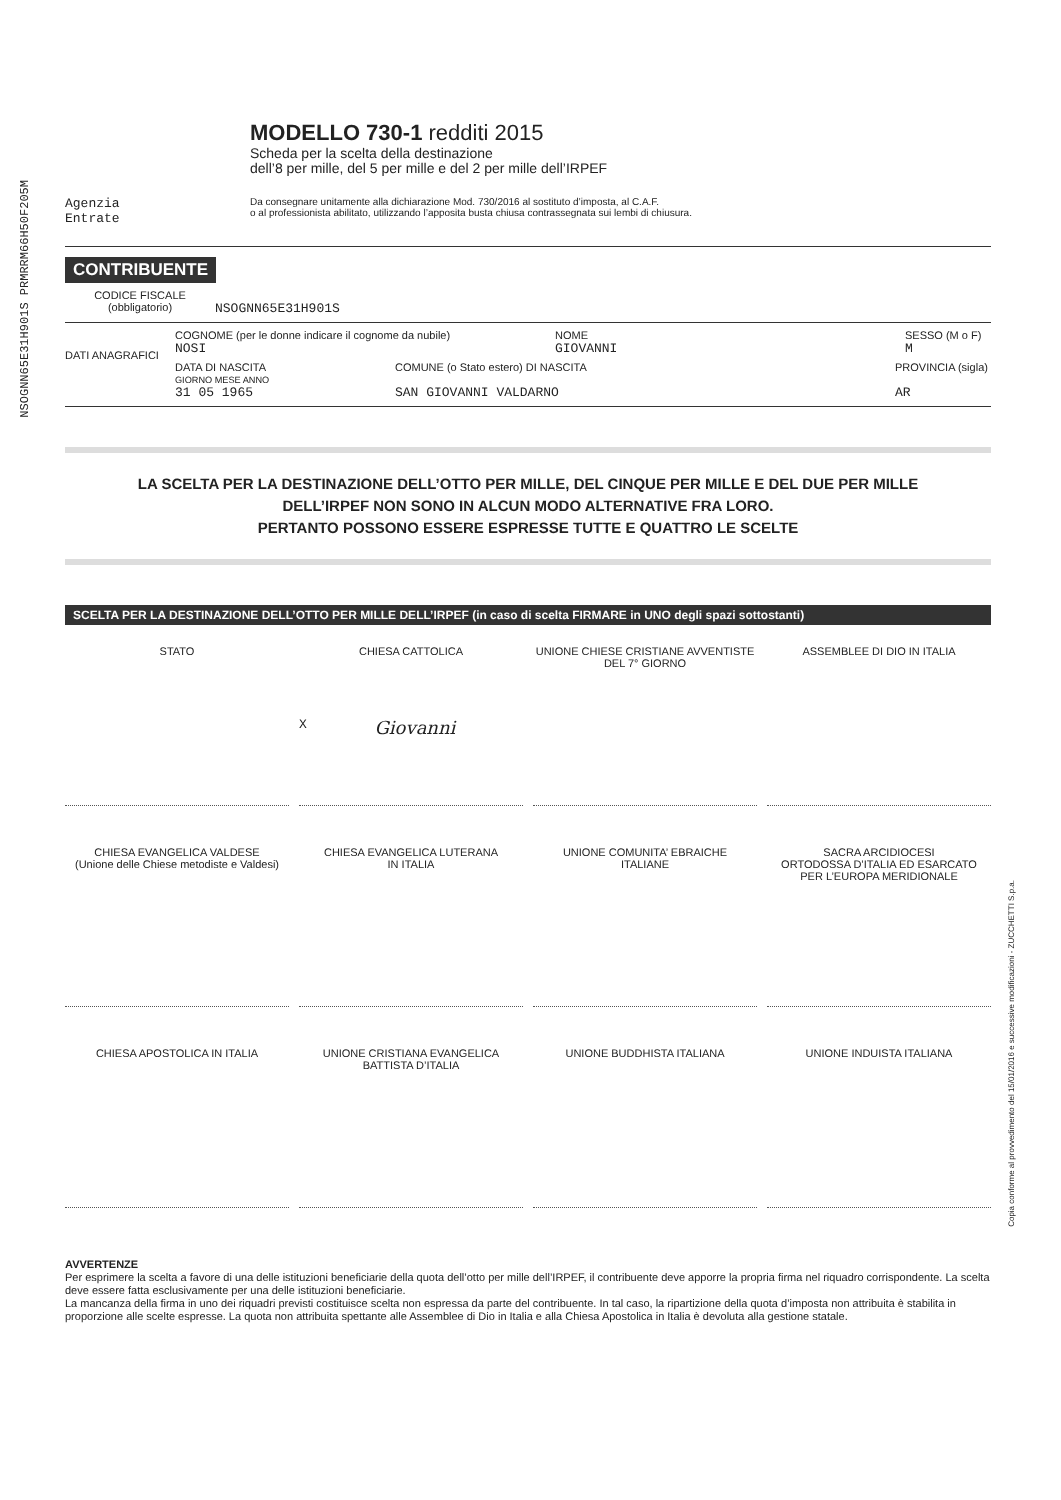NSOGNN65E31H901S PRMRRM66H50F205M
Copia conforme al provvedimento del 15/01/2016 e successive modificazioni - ZUCCHETTI S.p.a.
MODELLO 730-1 redditi 2015
Scheda per la scelta della destinazione
dell’8 per mille, del 5 per mille e del 2 per mille dell’IRPEF
Agenzia
Entrate
Da consegnare unitamente alla dichiarazione Mod. 730/2016 al sostituto d’imposta, al C.A.F.
o al professionista abilitato, utilizzando l’apposita busta chiusa contrassegnata sui lembi di chiusura.
CONTRIBUENTE
CODICE FISCALE
(obbligatorio)
NSOGNN65E31H901S
DATI ANAGRAFICI
COGNOME (per le donne indicare il cognome da nubile)
NOSI
NOME
GIOVANNI
SESSO (M o F)
M
DATA DI NASCITA
GIORNO MESE ANNO
31 05 1965
COMUNE (o Stato estero) DI NASCITA
SAN GIOVANNI VALDARNO
PROVINCIA (sigla)
AR
LA SCELTA PER LA DESTINAZIONE DELL’OTTO PER MILLE, DEL CINQUE PER MILLE E DEL DUE PER MILLE
DELL’IRPEF NON SONO IN ALCUN MODO ALTERNATIVE FRA LORO.
PERTANTO POSSONO ESSERE ESPRESSE TUTTE E QUATTRO LE SCELTE
SCELTA PER LA DESTINAZIONE DELL’OTTO PER MILLE DELL’IRPEF (in caso di scelta FIRMARE in UNO degli spazi sottostanti)
STATO
CHIESA CATTOLICA
X Giovanni
UNIONE CHIESE CRISTIANE AVVENTISTE
DEL 7° GIORNO
ASSEMBLEE DI DIO IN ITALIA
CHIESA EVANGELICA VALDESE
(Unione delle Chiese metodiste e Valdesi)
CHIESA EVANGELICA LUTERANA
IN ITALIA
UNIONE COMUNITA’ EBRAICHE
ITALIANE
SACRA ARCIDIOCESI
ORTODOSSA D’ITALIA ED ESARCATO
PER L’EUROPA MERIDIONALE
CHIESA APOSTOLICA IN ITALIA
UNIONE CRISTIANA EVANGELICA
BATTISTA D’ITALIA
UNIONE BUDDHISTA ITALIANA
UNIONE INDUISTA ITALIANA
AVVERTENZE
Per esprimere la scelta a favore di una delle istituzioni beneficiarie della quota dell’otto per mille dell’IRPEF, il contribuente deve apporre la propria firma nel riquadro corrispondente. La scelta deve essere fatta esclusivamente per una delle istituzioni beneficiarie.
La mancanza della firma in uno dei riquadri previsti costituisce scelta non espressa da parte del contribuente. In tal caso, la ripartizione della quota d’imposta non attribuita è stabilita in proporzione alle scelte espresse. La quota non attribuita spettante alle Assemblee di Dio in Italia e alla Chiesa Apostolica in Italia è devoluta alla gestione statale.